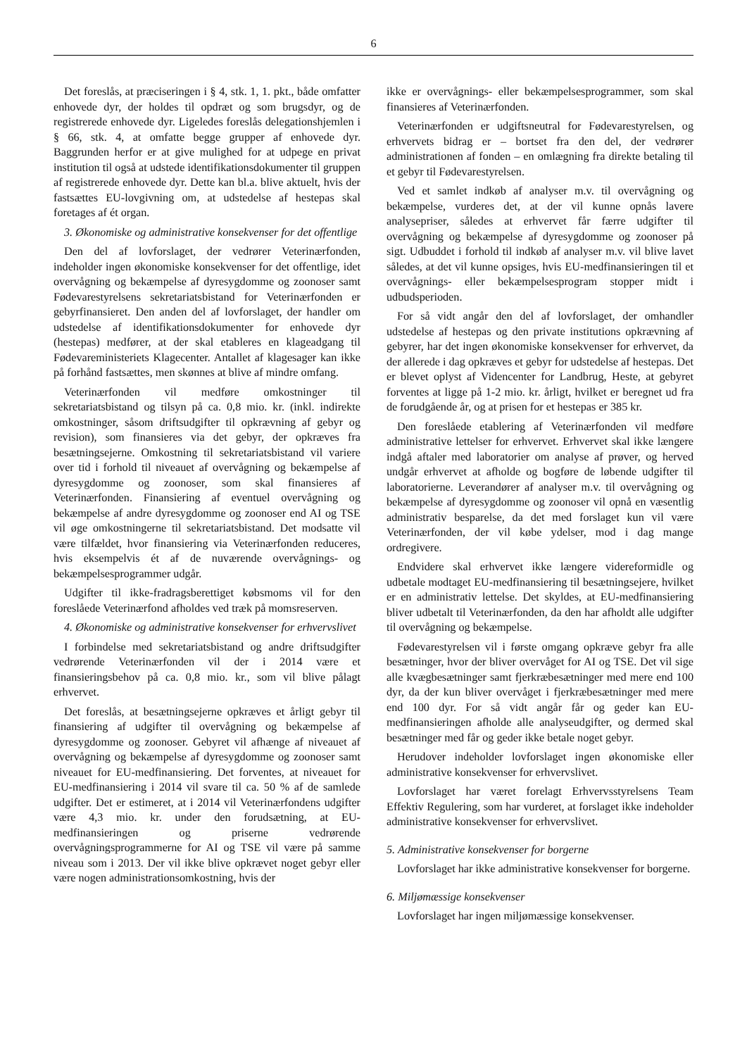6
Det foreslås, at præciseringen i § 4, stk. 1, 1. pkt., både omfatter enhovede dyr, der holdes til opdræt og som brugsdyr, og de registrerede enhovede dyr. Ligeledes foreslås delegationshjemlen i § 66, stk. 4, at omfatte begge grupper af enhovede dyr. Baggrunden herfor er at give mulighed for at udpege en privat institution til også at udstede identifikationsdokumenter til gruppen af registrerede enhovede dyr. Dette kan bl.a. blive aktuelt, hvis der fastsættes EU-lovgivning om, at udstedelse af hestepas skal foretages af ét organ.
3. Økonomiske og administrative konsekvenser for det offentlige
Den del af lovforslaget, der vedrører Veterinærfonden, indeholder ingen økonomiske konsekvenser for det offentlige, idet overvågning og bekæmpelse af dyresygdomme og zoonoser samt Fødevarestyrelsens sekretariatsbistand for Veterinærfonden er gebyrfinansieret. Den anden del af lovforslaget, der handler om udstedelse af identifikationsdokumenter for enhovede dyr (hestepas) medfører, at der skal etableres en klageadgang til Fødevareministeriets Klagecenter. Antallet af klagesager kan ikke på forhånd fastsættes, men skønnes at blive af mindre omfang.
Veterinærfonden vil medføre omkostninger til sekretariatsbistand og tilsyn på ca. 0,8 mio. kr. (inkl. indirekte omkostninger, såsom driftsudgifter til opkrævning af gebyr og revision), som finansieres via det gebyr, der opkræves fra besætningsejerne. Omkostning til sekretariatsbistand vil variere over tid i forhold til niveauet af overvågning og bekæmpelse af dyresygdomme og zoonoser, som skal finansieres af Veterinærfonden. Finansiering af eventuel overvågning og bekæmpelse af andre dyresygdomme og zoonoser end AI og TSE vil øge omkostningerne til sekretariatsbistand. Det modsatte vil være tilfældet, hvor finansiering via Veterinærfonden reduceres, hvis eksempelvis ét af de nuværende overvågnings- og bekæmpelsesprogrammer udgår.
Udgifter til ikke-fradragsberettiget købsmoms vil for den foreslåede Veterinærfond afholdes ved træk på momsreserven.
4. Økonomiske og administrative konsekvenser for erhvervslivet
I forbindelse med sekretariatsbistand og andre driftsudgifter vedrørende Veterinærfonden vil der i 2014 være et finansieringsbehov på ca. 0,8 mio. kr., som vil blive pålagt erhvervet.
Det foreslås, at besætningsejerne opkræves et årligt gebyr til finansiering af udgifter til overvågning og bekæmpelse af dyresygdomme og zoonoser. Gebyret vil afhænge af niveauet af overvågning og bekæmpelse af dyresygdomme og zoonoser samt niveauet for EU-medfinansiering. Det forventes, at niveauet for EU-medfinansiering i 2014 vil svare til ca. 50 % af de samlede udgifter. Det er estimeret, at i 2014 vil Veterinærfondens udgifter være 4,3 mio. kr. under den forudsætning, at EU-medfinansieringen og priserne vedrørende overvågningsprogrammerne for AI og TSE vil være på samme niveau som i 2013. Der vil ikke blive opkrævet noget gebyr eller være nogen administrationsomkostning, hvis der
ikke er overvågnings- eller bekæmpelsesprogrammer, som skal finansieres af Veterinærfonden.
Veterinærfonden er udgiftsneutral for Fødevarestyrelsen, og erhvervets bidrag er – bortset fra den del, der vedrører administrationen af fonden – en omlægning fra direkte betaling til et gebyr til Fødevarestyrelsen.
Ved et samlet indkøb af analyser m.v. til overvågning og bekæmpelse, vurderes det, at der vil kunne opnås lavere analysepriser, således at erhvervet får færre udgifter til overvågning og bekæmpelse af dyresygdomme og zoonoser på sigt. Udbuddet i forhold til indkøb af analyser m.v. vil blive lavet således, at det vil kunne opsiges, hvis EU-medfinansieringen til et overvågnings- eller bekæmpelsesprogram stopper midt i udbudsperioden.
For så vidt angår den del af lovforslaget, der omhandler udstedelse af hestepas og den private institutions opkrævning af gebyrer, har det ingen økonomiske konsekvenser for erhvervet, da der allerede i dag opkræves et gebyr for udstedelse af hestepas. Det er blevet oplyst af Videncenter for Landbrug, Heste, at gebyret forventes at ligge på 1-2 mio. kr. årligt, hvilket er beregnet ud fra de forudgående år, og at prisen for et hestepas er 385 kr.
Den foreslåede etablering af Veterinærfonden vil medføre administrative lettelser for erhvervet. Erhvervet skal ikke længere indgå aftaler med laboratorier om analyse af prøver, og herved undgår erhvervet at afholde og bogføre de løbende udgifter til laboratorierne. Leverandører af analyser m.v. til overvågning og bekæmpelse af dyresygdomme og zoonoser vil opnå en væsentlig administrativ besparelse, da det med forslaget kun vil være Veterinærfonden, der vil købe ydelser, mod i dag mange ordregivere.
Endvidere skal erhvervet ikke længere videreformidle og udbetale modtaget EU-medfinansiering til besætningsejere, hvilket er en administrativ lettelse. Det skyldes, at EU-medfinansiering bliver udbetalt til Veterinærfonden, da den har afholdt alle udgifter til overvågning og bekæmpelse.
Fødevarestyrelsen vil i første omgang opkræve gebyr fra alle besætninger, hvor der bliver overvåget for AI og TSE. Det vil sige alle kvægbesætninger samt fjerkræbesætninger med mere end 100 dyr, da der kun bliver overvåget i fjerkræbesætninger med mere end 100 dyr. For så vidt angår får og geder kan EU-medfinansieringen afholde alle analyseudgifter, og dermed skal besætninger med får og geder ikke betale noget gebyr.
Herudover indeholder lovforslaget ingen økonomiske eller administrative konsekvenser for erhvervslivet.
Lovforslaget har været forelagt Erhvervsstyrelsens Team Effektiv Regulering, som har vurderet, at forslaget ikke indeholder administrative konsekvenser for erhvervslivet.
5. Administrative konsekvenser for borgerne
Lovforslaget har ikke administrative konsekvenser for borgerne.
6. Miljømæssige konsekvenser
Lovforslaget har ingen miljømæssige konsekvenser.